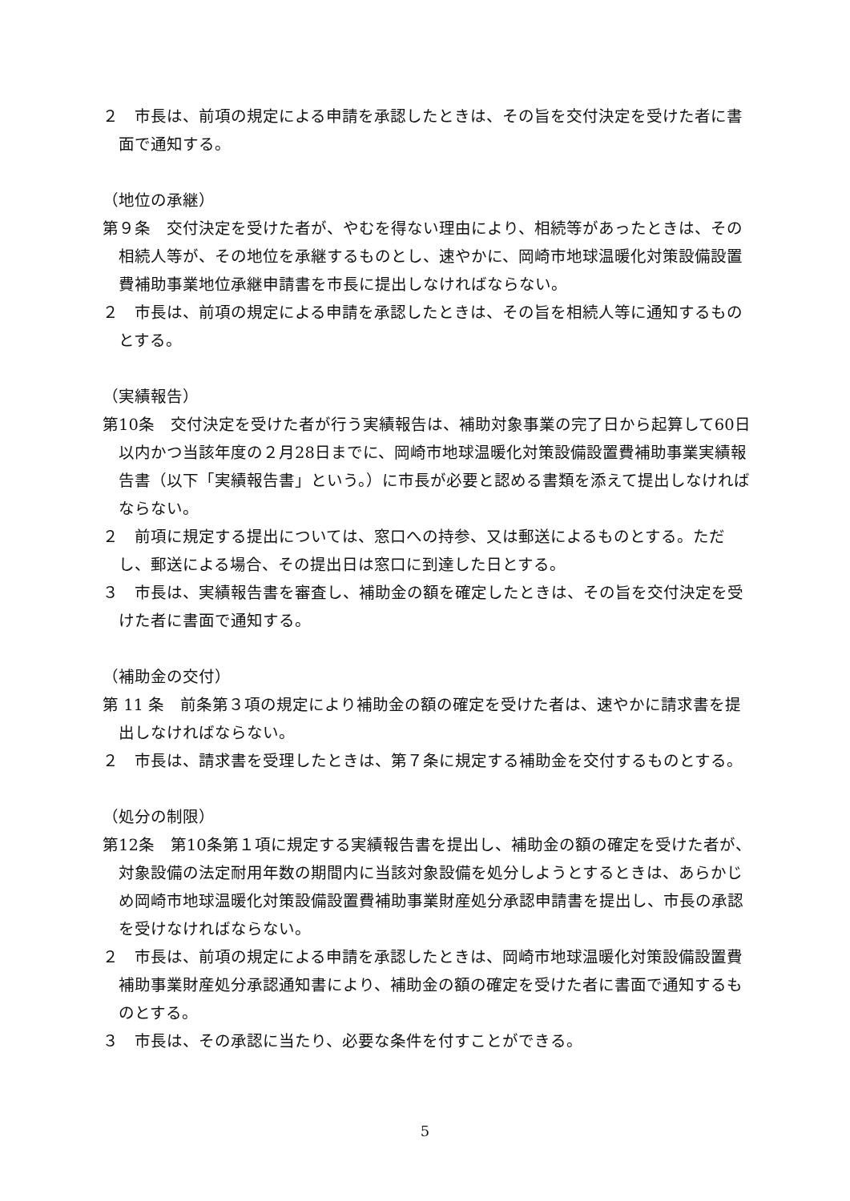２　市長は、前項の規定による申請を承認したときは、その旨を交付決定を受けた者に書面で通知する。
（地位の承継）
第９条　交付決定を受けた者が、やむを得ない理由により、相続等があったときは、その相続人等が、その地位を承継するものとし、速やかに、岡崎市地球温暖化対策設備設置費補助事業地位承継申請書を市長に提出しなければならない。
２　市長は、前項の規定による申請を承認したときは、その旨を相続人等に通知するものとする。
（実績報告）
第10条　交付決定を受けた者が行う実績報告は、補助対象事業の完了日から起算して60日以内かつ当該年度の２月28日までに、岡崎市地球温暖化対策設備設置費補助事業実績報告書（以下「実績報告書」という。）に市長が必要と認める書類を添えて提出しなければならない。
２　前項に規定する提出については、窓口への持参、又は郵送によるものとする。ただし、郵送による場合、その提出日は窓口に到達した日とする。
３　市長は、実績報告書を審査し、補助金の額を確定したときは、その旨を交付決定を受けた者に書面で通知する。
（補助金の交付）
第 11 条　前条第３項の規定により補助金の額の確定を受けた者は、速やかに請求書を提出しなければならない。
２　市長は、請求書を受理したときは、第７条に規定する補助金を交付するものとする。
（処分の制限）
第12条　第10条第１項に規定する実績報告書を提出し、補助金の額の確定を受けた者が、対象設備の法定耐用年数の期間内に当該対象設備を処分しようとするときは、あらかじめ岡崎市地球温暖化対策設備設置費補助事業財産処分承認申請書を提出し、市長の承認を受けなければならない。
２　市長は、前項の規定による申請を承認したときは、岡崎市地球温暖化対策設備設置費補助事業財産処分承認通知書により、補助金の額の確定を受けた者に書面で通知するものとする。
３　市長は、その承認に当たり、必要な条件を付すことができる。
5